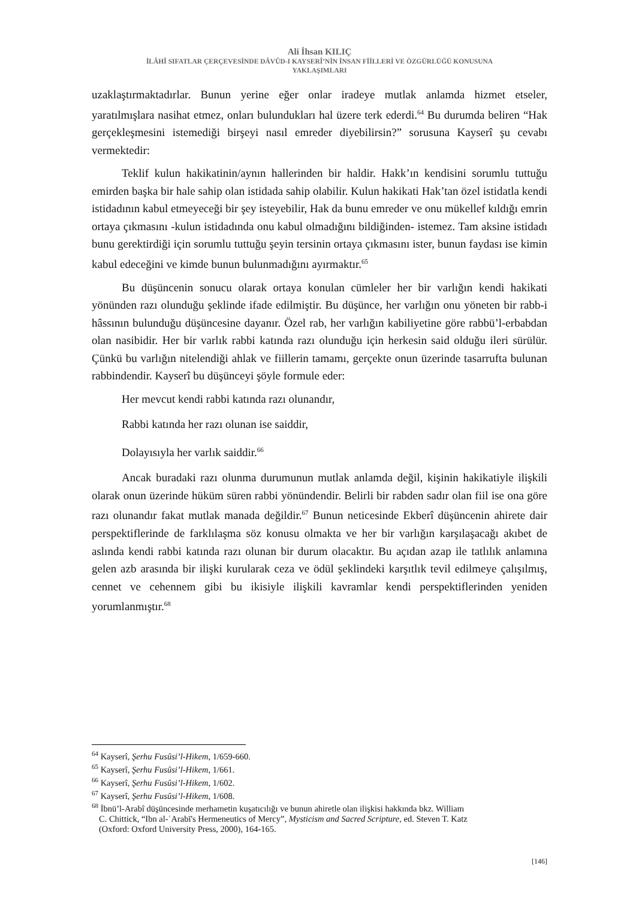Ali İhsan KILIÇ
İLÂHÎ SIFATLAR ÇERÇEVESİNDE DÂVÛD-I KAYSERÎ’NİN İNSAN FİİLLERİ VE ÖZGÜRLÜĞÜ KONUSUNA
YAKLAŞIMLARI
uzaklaştırmaktadırlar. Bunun yerine eğer onlar iradeye mutlak anlamda hizmet etseler, yaratılmışlara nasihat etmez, onları bulundukları hal üzere terk ederdi.<sup>64</sup> Bu durumda beliren “Hak gerçekleşmesini istemediği birşeyi nasıl emreder diyebilirsin?” sorusuna Kayserî şu cevabı vermektedir:
Teklif kulun hakikatinin/aynın hallerinden bir haldir. Hakk’ın kendisini sorumlu tuttuğu emirden başka bir hale sahip olan istidada sahip olabilir. Kulun hakikati Hak’tan özel istidatla kendi istidadının kabul etmeyeceği bir şey isteyebilir, Hak da bunu emreder ve onu mükellef kıldığı emrin ortaya çıkmasını -kulun istidadında onu kabul olmadığını bildiğinden- istemez. Tam aksine istidadı bunu gerektirdiği için sorumlu tuttuğu şeyin tersinin ortaya çıkmasını ister, bunun faydası ise kimin kabul edeceğini ve kimde bunun bulunmadığını ayırmaktır.<sup>65</sup>
Bu düşüncenin sonucu olarak ortaya konulan cümleler her bir varlığın kendi hakikati yönünden razı olunduğu şeklinde ifade edilmiştir. Bu düşünce, her varlığın onu yöneten bir rabb-i hâssının bulunduğu düşüncesine dayanır. Özel rab, her varlığın kabiliyetine göre rabbü’l-erbabdan olan nasibidir. Her bir varlık rabbi katında razı olunduğu için herkesin said olduğu ileri sürülür. Çünkü bu varlığın nitelendiği ahlak ve fiillerin tamamı, gerçekte onun üzerinde tasarrufta bulunan rabbindendir. Kayserî bu düşünceyi şöyle formule eder:
Her mevcut kendi rabbi katında razı olunandır,
Rabbi katında her razı olunan ise saiddir,
Dolayısıyla her varlık saiddir.<sup>66</sup>
Ancak buradaki razı olunma durumunun mutlak anlamda değil, kişinin hakikatiyle ilişkili olarak onun üzerinde hüküm süren rabbi yönündendir. Belirli bir rabden sadır olan fiil ise ona göre razı olunandır fakat mutlak manada değildir.<sup>67</sup> Bunun neticesinde Ekberî düşüncenin ahirete dair perspektiflerinde de farklılaşma söz konusu olmakta ve her bir varlığın karşılaşacağı akıbet de aslında kendi rabbi katında razı olunan bir durum olacaktır. Bu açıdan azap ile tatlılık anlamına gelen azb arasında bir ilişki kurularak ceza ve ödül şeklindeki karşıtlık tevil edilmeye çalışılmış, cennet ve cehennem gibi bu ikisiyle ilişkili kavramlar kendi perspektiflerinden yeniden yorumlanmıştır.<sup>68</sup>
<sup>64</sup> Kayserî, Şerhu Fusûsi’l-Hikem, 1/659-660.
<sup>65</sup> Kayserî, Şerhu Fusûsi’l-Hikem, 1/661.
<sup>66</sup> Kayserî, Şerhu Fusûsi’l-Hikem, 1/602.
<sup>67</sup> Kayserî, Şerhu Fusûsi’l-Hikem, 1/608.
<sup>68</sup> İbnü’l-Arabî düşüncesinde merhametin kuşatıcılığı ve bunun ahiretle olan ilişkisi hakkında bkz. William
C. Chittick, “Ibn al-ʿArabī's Hermeneutics of Mercy”, Mysticism and Sacred Scripture, ed. Steven T. Katz
(Oxford: Oxford University Press, 2000), 164-165.
[146]